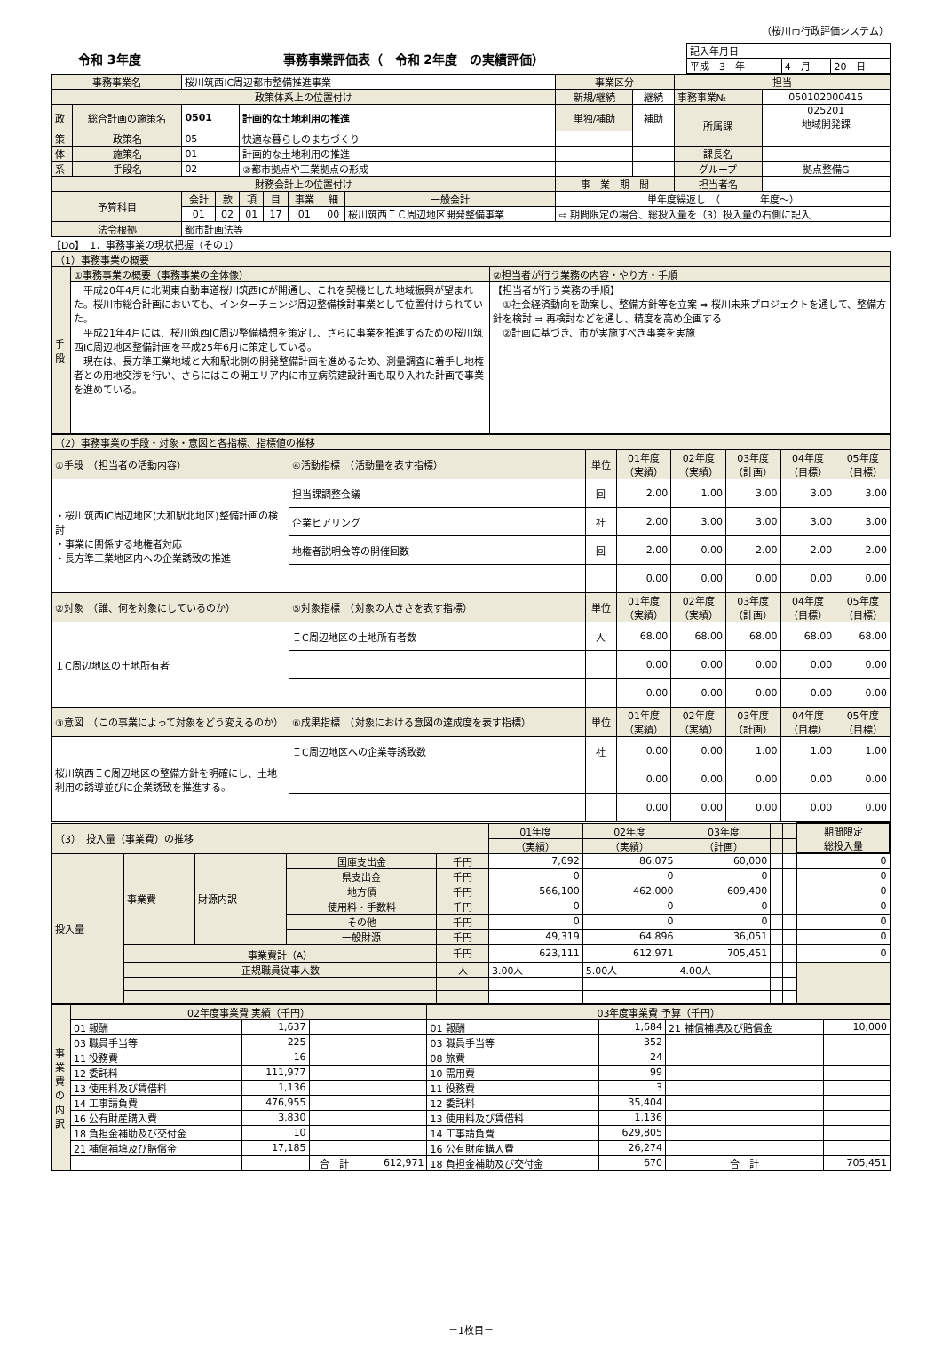（桜川市行政評価システム）
令和 3年度 事務事業評価表（　令和 2年度　の実績評価）
| 記入年月日 | | |
| 平成 3 年 | 4 月 | 20 日 |
| 事務事業名 | | 桜川筑西IC周辺都市整備推進事業 | | | | | | | 事業区分 | | 担当 | |
| 政策体系上の位置付け | | | | | | | | | 新規/継続 | 継続 | 事務事業№ | 050102000415 |
| 政 | 総合計画の施策名 | 0501 | | 計画的な土地利用の推進 | | | | | 単独/補助 | 補助 | 所属課 | 025201 地域開発課 |
| 策 | 政策名 | 05 | | 快適な暮らしのまちづくり | | | | | | | | |
| 体 | 施策名 | 01 | | 計画的な土地利用の推進 | | | | | | | 課長名 | |
| 系 | 手段名 | 02 | | ②都市拠点や工業拠点の形成 | | | | | | | グループ | 拠点整備G |
| 財務会計上の位置付け | | | | | | | | | 事 業 期 間 | | 担当者名 | |
| 予算科目 | | 会計 | 款 | 項 | 目 | 事業 | 細 | 一般会計 | 単年度繰返し （ 年度～） | | | |
| | | 01 | 02 | 01 | 17 | 01 | 00 | 桜川筑西ＩＣ周辺地区開発整備事業 | ⇨ 期間限定の場合、総投入量を（3）投入量の右側に記入 | | | |
| 法令根拠 | | 都市計画法等 | | | | | | | | | | |
【Do】　1．事務事業の現状把握（その1）
| （1）事務事業の概要 | | |
| 手段 | ①事務事業の概要（事務事業の全体像） | ②担当者が行う業務の内容・やり方・手順 |
| | 平成20年4月に北関東自動車道桜川筑西ICが開通し、これを契機とした地域振興が望まれた。桜川市総合計画においても、インターチェンジ周辺整備検討事業として位置付けられていた。 平成21年4月には、桜川筑西IC周辺整備構想を策定し、さらに事業を推進するための桜川筑西IC周辺地区整備計画を平成25年6月に策定している。 現在は、長方準工業地域と大和駅北側の開発整備計画を進めるため、測量調査に着手し地権者との用地交渉を行い、さらにはこの開エリア内に市立病院建設計画も取り入れた計画で事業を進めている。 | 【担当者が行う業務の手順】 ①社会経済動向を勘案し、整備方針等を立案 ⇒ 桜川未来プロジェクトを通して、整備方針を検討 ⇒ 再検討などを通し、精度を高め企画する ②計画に基づき、市が実施すべき事業を実施 |
| （2）事務事業の手段・対象・意図と各指標、指標値の推移 | | | | | | | |
| ①手段 （担当者の活動内容） | ④活動指標 （活動量を表す指標） | 単位 | 01年度 （実績） | 02年度 （実績） | 03年度 （計画） | 04年度 （目標） | 05年度 （目標） |
| ・桜川筑西IC周辺地区(大和駅北地区)整備計画の検討 ・事業に関係する地権者対応 ・長方準工業地区内への企業誘致の推進 | 担当課調整会議 | 回 | 2.00 | 1.00 | 3.00 | 3.00 | 3.00 |
| | 企業ヒアリング | 社 | 2.00 | 3.00 | 3.00 | 3.00 | 3.00 |
| | 地権者説明会等の開催回数 | 回 | 2.00 | 0.00 | 2.00 | 2.00 | 2.00 |
| | | | 0.00 | 0.00 | 0.00 | 0.00 | 0.00 |
| ②対象 （誰、何を対象にしているのか） | ⑤対象指標 （対象の大きさを表す指標） | 単位 | 01年度 （実績） | 02年度 （実績） | 03年度 （計画） | 04年度 （目標） | 05年度 （目標） |
| ＩC周辺地区の土地所有者 | ＩC周辺地区の土地所有者数 | 人 | 68.00 | 68.00 | 68.00 | 68.00 | 68.00 |
| | | | 0.00 | 0.00 | 0.00 | 0.00 | 0.00 |
| | | | 0.00 | 0.00 | 0.00 | 0.00 | 0.00 |
| ③意図 （この事業によって対象をどう変えるのか） | ⑥成果指標 （対象における意図の達成度を表す指標） | 単位 | 01年度 （実績） | 02年度 （実績） | 03年度 （計画） | 04年度 （目標） | 05年度 （目標） |
| 桜川筑西ＩC周辺地区の整備方針を明確にし、土地利用の誘導並びに企業誘致を推進する。 | ＩC周辺地区への企業等誘致数 | 社 | 0.00 | 0.00 | 1.00 | 1.00 | 1.00 |
| | | | 0.00 | 0.00 | 0.00 | 0.00 | 0.00 |
| | | | 0.00 | 0.00 | 0.00 | 0.00 | 0.00 |
| （3） 投入量（事業費）の推移 | | | | | 01年度 | 02年度 | 03年度 | | | 期間限定 総投入量 |
| | | | | | （実績） | （実績） | （計画） | | | |
| 投入量 | 事業費 | 財源内訳 | 国庫支出金 | 千円 | 7,692 | 86,075 | 60,000 | | | 0 |
| | | | 県支出金 | 千円 | 0 | 0 | 0 | | | 0 |
| | | | 地方債 | 千円 | 566,100 | 462,000 | 609,400 | | | 0 |
| | | | 使用料・手数料 | 千円 | 0 | 0 | 0 | | | 0 |
| | | | その他 | 千円 | 0 | 0 | 0 | | | 0 |
| | | | 一般財源 | 千円 | 49,319 | 64,896 | 36,051 | | | 0 |
| | 事業費計（A） | | | 千円 | 623,111 | 612,971 | 705,451 | | | 0 |
| | 正規職員従事人数 | | | 人 | 3.00人 | 5.00人 | 4.00人 | | | |
| 事業費の内訳 | 02年度事業費 実績（千円） | | | | 03年度事業費 予算（千円） | | | |
| | 01 報酬 | 1,637 | | | 01 報酬 | 1,684 | 21 補償補填及び賠償金 | 10,000 |
| | 03 職員手当等 | 225 | | | 03 職員手当等 | 352 | | |
| | 11 役務費 | 16 | | | 08 旅費 | 24 | | |
| | 12 委託料 | 111,977 | | | 10 需用費 | 99 | | |
| | 13 使用料及び賃借料 | 1,136 | | | 11 役務費 | 3 | | |
| | 14 工事請負費 | 476,955 | | | 12 委託料 | 35,404 | | |
| | 16 公有財産購入費 | 3,830 | | | 13 使用料及び賃借料 | 1,136 | | |
| | 18 負担金補助及び交付金 | 10 | | | 14 工事請負費 | 629,805 | | |
| | 21 補償補填及び賠償金 | 17,185 | | | 16 公有財産購入費 | 26,274 | | |
| | | | 合 計 | 612,971 | 18 負担金補助及び交付金 | 670 | 合 計 | 705,451 |
－1枚目－